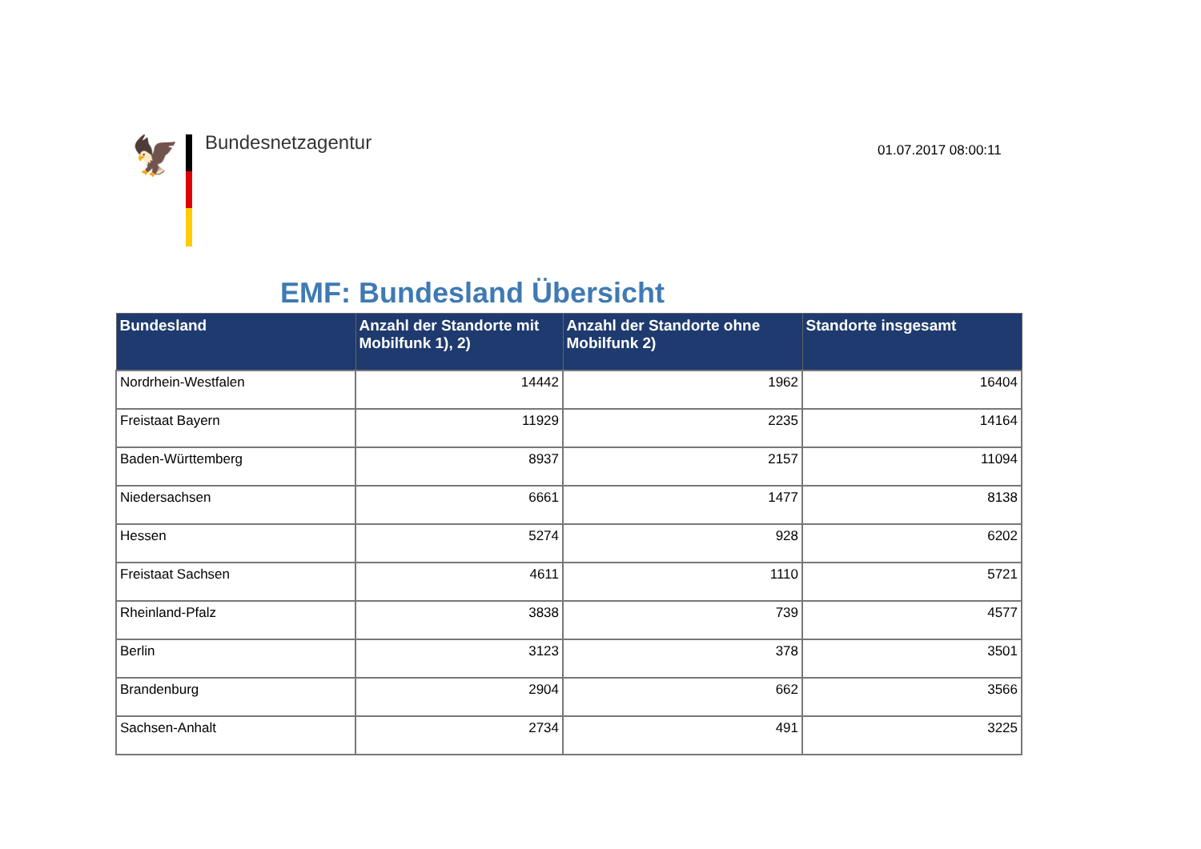🦅 Bundesnetzagentur
01.07.2017 08:00:11
EMF: Bundesland Übersicht
| Bundesland | Anzahl der Standorte mit Mobilfunk 1), 2) | Anzahl der Standorte ohne Mobilfunk 2) | Standorte insgesamt |
| --- | --- | --- | --- |
| Nordrhein-Westfalen | 14442 | 1962 | 16404 |
| Freistaat Bayern | 11929 | 2235 | 14164 |
| Baden-Württemberg | 8937 | 2157 | 11094 |
| Niedersachsen | 6661 | 1477 | 8138 |
| Hessen | 5274 | 928 | 6202 |
| Freistaat Sachsen | 4611 | 1110 | 5721 |
| Rheinland-Pfalz | 3838 | 739 | 4577 |
| Berlin | 3123 | 378 | 3501 |
| Brandenburg | 2904 | 662 | 3566 |
| Sachsen-Anhalt | 2734 | 491 | 3225 |